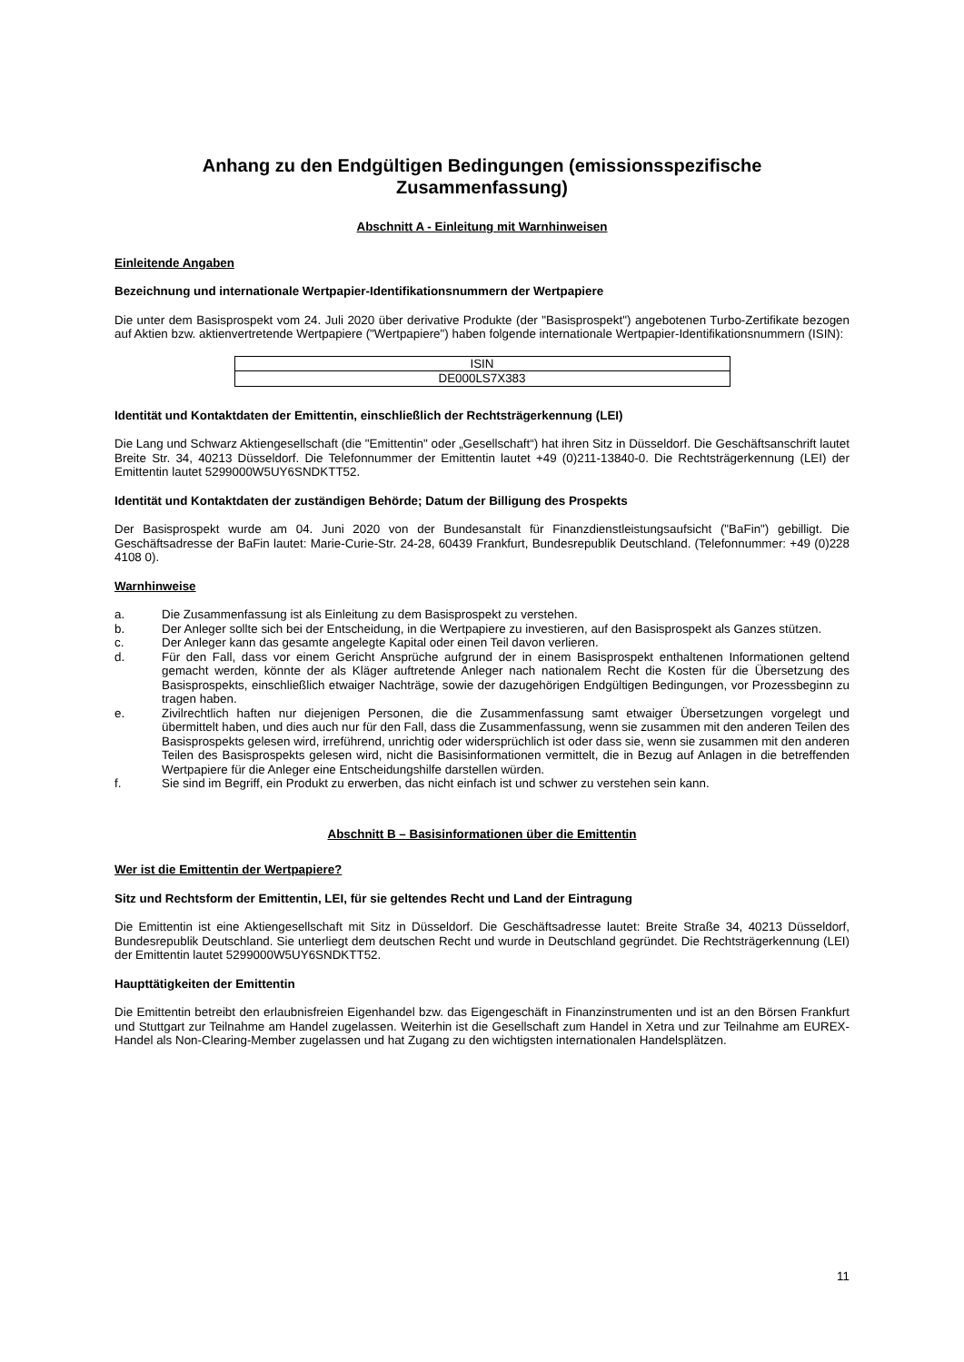Anhang zu den Endgültigen Bedingungen (emissionsspezifische Zusammenfassung)
Abschnitt A - Einleitung mit Warnhinweisen
Einleitende Angaben
Bezeichnung und internationale Wertpapier-Identifikationsnummern der Wertpapiere
Die unter dem Basisprospekt vom 24. Juli 2020 über derivative Produkte (der "Basisprospekt") angebotenen Turbo-Zertifikate bezogen auf Aktien bzw. aktienvertretende Wertpapiere ("Wertpapiere") haben folgende internationale Wertpapier-Identifikationsnummern (ISIN):
| ISIN |
| DE000LS7X383 |
Identität und Kontaktdaten der Emittentin, einschließlich der Rechtsträgerkennung (LEI)
Die Lang und Schwarz Aktiengesellschaft (die "Emittentin" oder „Gesellschaft“) hat ihren Sitz in Düsseldorf. Die Geschäftsanschrift lautet Breite Str. 34, 40213 Düsseldorf. Die Telefonnummer der Emittentin lautet +49 (0)211-13840-0. Die Rechtsträgerkennung (LEI) der Emittentin lautet 5299000W5UY6SNDKTT52.
Identität und Kontaktdaten der zuständigen Behörde; Datum der Billigung des Prospekts
Der Basisprospekt wurde am 04. Juni 2020 von der Bundesanstalt für Finanzdienstleistungsaufsicht ("BaFin") gebilligt. Die Geschäftsadresse der BaFin lautet: Marie-Curie-Str. 24-28, 60439 Frankfurt, Bundesrepublik Deutschland. (Telefonnummer: +49 (0)228 4108 0).
Warnhinweise
a. Die Zusammenfassung ist als Einleitung zu dem Basisprospekt zu verstehen.
b. Der Anleger sollte sich bei der Entscheidung, in die Wertpapiere zu investieren, auf den Basisprospekt als Ganzes stützen.
c. Der Anleger kann das gesamte angelegte Kapital oder einen Teil davon verlieren.
d. Für den Fall, dass vor einem Gericht Ansprüche aufgrund der in einem Basisprospekt enthaltenen Informationen geltend gemacht werden, könnte der als Kläger auftretende Anleger nach nationalem Recht die Kosten für die Übersetzung des Basisprospekts, einschließlich etwaiger Nachträge, sowie der dazugehörigen Endgültigen Bedingungen, vor Prozessbeginn zu tragen haben.
e. Zivilrechtlich haften nur diejenigen Personen, die die Zusammenfassung samt etwaiger Übersetzungen vorgelegt und übermittelt haben, und dies auch nur für den Fall, dass die Zusammenfassung, wenn sie zusammen mit den anderen Teilen des Basisprospekts gelesen wird, irreführend, unrichtig oder widersprüchlich ist oder dass sie, wenn sie zusammen mit den anderen Teilen des Basisprospekts gelesen wird, nicht die Basisinformationen vermittelt, die in Bezug auf Anlagen in die betreffenden Wertpapiere für die Anleger eine Entscheidungshilfe darstellen würden.
f. Sie sind im Begriff, ein Produkt zu erwerben, das nicht einfach ist und schwer zu verstehen sein kann.
Abschnitt B – Basisinformationen über die Emittentin
Wer ist die Emittentin der Wertpapiere?
Sitz und Rechtsform der Emittentin, LEI, für sie geltendes Recht und Land der Eintragung
Die Emittentin ist eine Aktiengesellschaft mit Sitz in Düsseldorf. Die Geschäftsadresse lautet: Breite Straße 34, 40213 Düsseldorf, Bundesrepublik Deutschland. Sie unterliegt dem deutschen Recht und wurde in Deutschland gegründet. Die Rechtsträgerkennung (LEI) der Emittentin lautet 5299000W5UY6SNDKTT52.
Haupttätigkeiten der Emittentin
Die Emittentin betreibt den erlaubnisfreien Eigenhandel bzw. das Eigengeschäft in Finanzinstrumenten und ist an den Börsen Frankfurt und Stuttgart zur Teilnahme am Handel zugelassen. Weiterhin ist die Gesellschaft zum Handel in Xetra und zur Teilnahme am EUREX-Handel als Non-Clearing-Member zugelassen und hat Zugang zu den wichtigsten internationalen Handelsplätzen.
11